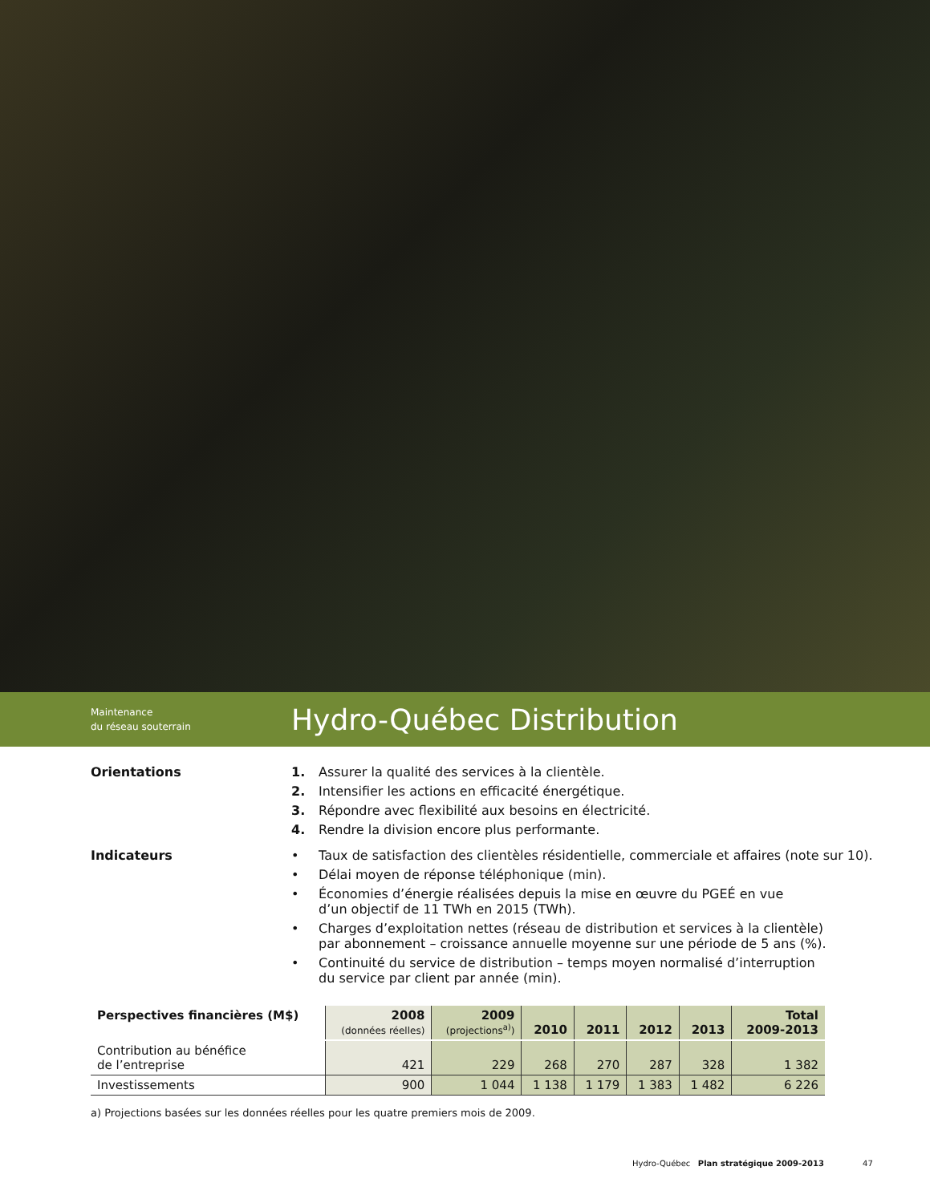Maintenance
du réseau souterrain
Hydro-Québec Distribution
Orientations
1. Assurer la qualité des services à la clientèle.
2. Intensifier les actions en efficacité énergétique.
3. Répondre avec flexibilité aux besoins en électricité.
4. Rendre la division encore plus performante.
Indicateurs
• Taux de satisfaction des clientèles résidentielle, commerciale et affaires (note sur 10).
• Délai moyen de réponse téléphonique (min).
• Économies d’énergie réalisées depuis la mise en œuvre du PGEÉ en vue
d’un objectif de 11 TWh en 2015 (TWh).
• Charges d’exploitation nettes (réseau de distribution et services à la clientèle)
par abonnement – croissance annuelle moyenne sur une période de 5 ans (%).
• Continuité du service de distribution – temps moyen normalisé d’interruption
du service par client par année (min).
| Perspectives financières (M$) | 2008 (données réelles) | 2009 (projections<sup>a)</sup>) | 2010 | 2011 | 2012 | 2013 | Total 2009-2013 |
| --- | --- | --- | --- | --- | --- | --- | --- |
| Contribution au bénéfice de l’entreprise | 421 | 229 | 268 | 270 | 287 | 328 | 1 382 |
| Investissements | 900 | 1 044 | 1 138 | 1 179 | 1 383 | 1 482 | 6 226 |
a) Projections basées sur les données réelles pour les quatre premiers mois de 2009.
Hydro-Québec Plan stratégique 2009-2013 47